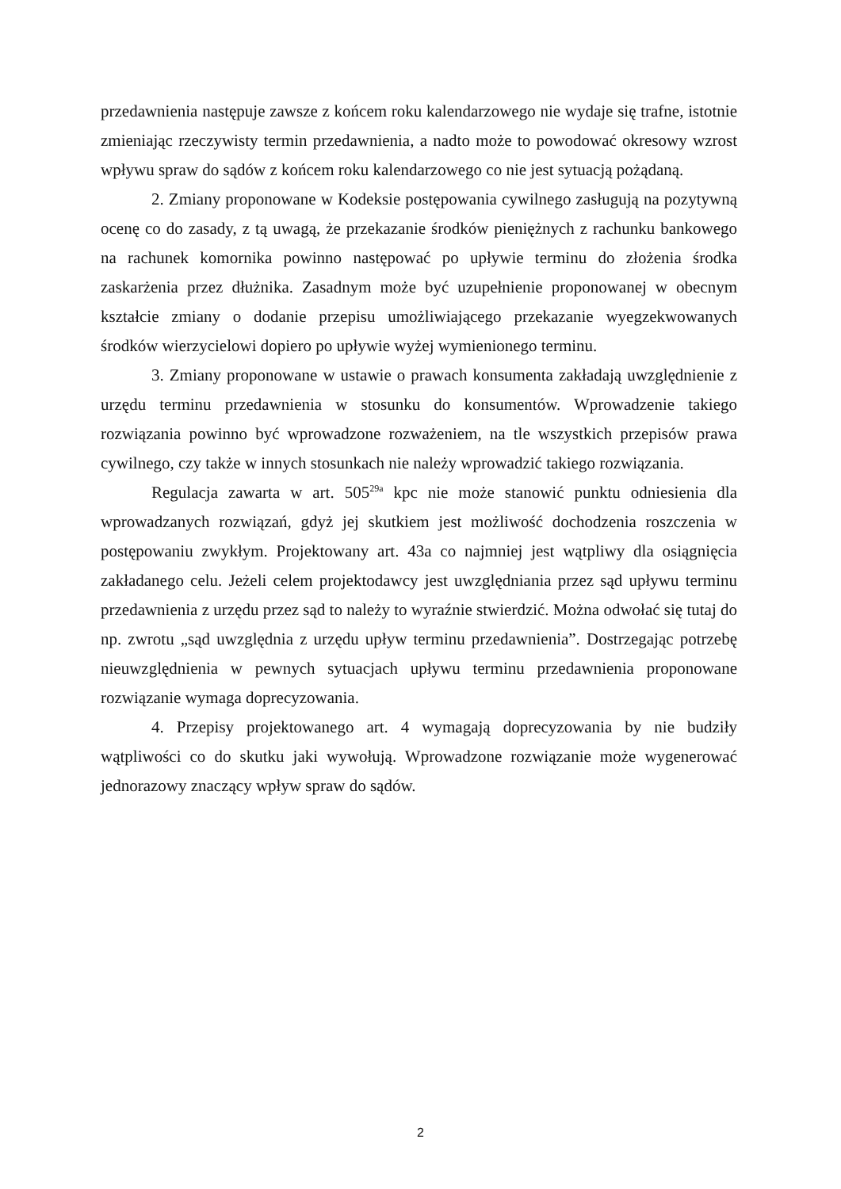przedawnienia następuje zawsze z końcem roku kalendarzowego nie wydaje się trafne, istotnie zmieniając rzeczywisty termin przedawnienia, a nadto może to powodować okresowy wzrost wpływu spraw do sądów z końcem roku kalendarzowego co nie jest sytuacją pożądaną.
2. Zmiany proponowane w Kodeksie postępowania cywilnego zasługują na pozytywną ocenę co do zasady, z tą uwagą, że przekazanie środków pieniężnych z rachunku bankowego na rachunek komornika powinno następować po upływie terminu do złożenia środka zaskarżenia przez dłużnika. Zasadnym może być uzupełnienie proponowanej w obecnym kształcie zmiany o dodanie przepisu umożliwiającego przekazanie wyegzekwowanych środków wierzycielowi dopiero po upływie wyżej wymienionego terminu.
3. Zmiany proponowane w ustawie o prawach konsumenta zakładają uwzględnienie z urzędu terminu przedawnienia w stosunku do konsumentów. Wprowadzenie takiego rozwiązania powinno być wprowadzone rozważeniem, na tle wszystkich przepisów prawa cywilnego, czy także w innych stosunkach nie należy wprowadzić takiego rozwiązania.
Regulacja zawarta w art. 505<sup>29a</sup> kpc nie może stanowić punktu odniesienia dla wprowadzanych rozwiązań, gdyż jej skutkiem jest możliwość dochodzenia roszczenia w postępowaniu zwykłym. Projektowany art. 43a co najmniej jest wątpliwy dla osiągnięcia zakładanego celu. Jeżeli celem projektodawcy jest uwzględniania przez sąd upływu terminu przedawnienia z urzędu przez sąd to należy to wyraźnie stwierdzić. Można odwołać się tutaj do np. zwrotu „sąd uwzględnia z urzędu upływ terminu przedawnienia”. Dostrzegając potrzebę nieuwzględnienia w pewnych sytuacjach upływu terminu przedawnienia proponowane rozwiązanie wymaga doprecyzowania.
4. Przepisy projektowanego art. 4 wymagają doprecyzowania by nie budziły wątpliwości co do skutku jaki wywołują. Wprowadzone rozwiązanie może wygenerować jednorazowy znaczący wpływ spraw do sądów.
2